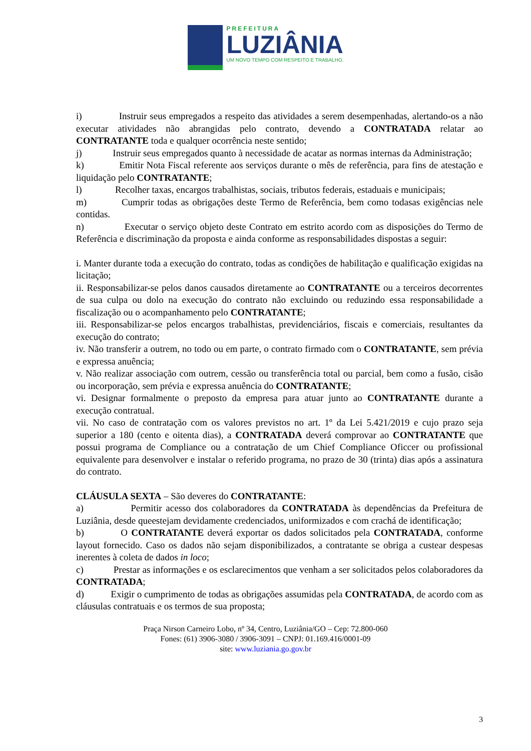PREFEITURA
LUZIÂNIA
UM NOVO TEMPO COM RESPEITO E TRABALHO.
i) Instruir seus empregados a respeito das atividades a serem desempenhadas, alertando-os a não executar atividades não abrangidas pelo contrato, devendo a CONTRATADA relatar ao CONTRATANTE toda e qualquer ocorrência neste sentido;
j) Instruir seus empregados quanto à necessidade de acatar as normas internas da Administração;
k) Emitir Nota Fiscal referente aos serviços durante o mês de referência, para fins de atestação e liquidação pelo CONTRATANTE;
l) Recolher taxas, encargos trabalhistas, sociais, tributos federais, estaduais e municipais;
m) Cumprir todas as obrigações deste Termo de Referência, bem como todasas exigências nele contidas.
n) Executar o serviço objeto deste Contrato em estrito acordo com as disposições do Termo de Referência e discriminação da proposta e ainda conforme as responsabilidades dispostas a seguir:
i. Manter durante toda a execução do contrato, todas as condições de habilitação e qualificação exigidas na licitação;
ii. Responsabilizar-se pelos danos causados diretamente ao CONTRATANTE ou a terceiros decorrentes de sua culpa ou dolo na execução do contrato não excluindo ou reduzindo essa responsabilidade a fiscalização ou o acompanhamento pelo CONTRATANTE;
iii. Responsabilizar-se pelos encargos trabalhistas, previdenciários, fiscais e comerciais, resultantes da execução do contrato;
iv. Não transferir a outrem, no todo ou em parte, o contrato firmado com o CONTRATANTE, sem prévia e expressa anuência;
v. Não realizar associação com outrem, cessão ou transferência total ou parcial, bem como a fusão, cisão ou incorporação, sem prévia e expressa anuência do CONTRATANTE;
vi. Designar formalmente o preposto da empresa para atuar junto ao CONTRATANTE durante a execução contratual.
vii. No caso de contratação com os valores previstos no art. 1º da Lei 5.421/2019 e cujo prazo seja superior a 180 (cento e oitenta dias), a CONTRATADA deverá comprovar ao CONTRATANTE que possui programa de Compliance ou a contratação de um Chief Compliance Oficcer ou profissional equivalente para desenvolver e instalar o referido programa, no prazo de 30 (trinta) dias após a assinatura do contrato.
CLÁUSULA SEXTA – São deveres do CONTRATANTE:
a) Permitir acesso dos colaboradores da CONTRATADA às dependências da Prefeitura de Luziânia, desde queestejam devidamente credenciados, uniformizados e com crachá de identificação;
b) O CONTRATANTE deverá exportar os dados solicitados pela CONTRATADA, conforme layout fornecido. Caso os dados não sejam disponibilizados, a contratante se obriga a custear despesas inerentes à coleta de dados in loco;
c) Prestar as informações e os esclarecimentos que venham a ser solicitados pelos colaboradores da CONTRATADA;
d) Exigir o cumprimento de todas as obrigações assumidas pela CONTRATADA, de acordo com as cláusulas contratuais e os termos de sua proposta;
Praça Nirson Carneiro Lobo, nº 34, Centro, Luziânia/GO – Cep: 72.800-060
Fones: (61) 3906-3080 / 3906-3091 – CNPJ: 01.169.416/0001-09
site: www.luziania.go.gov.br
3